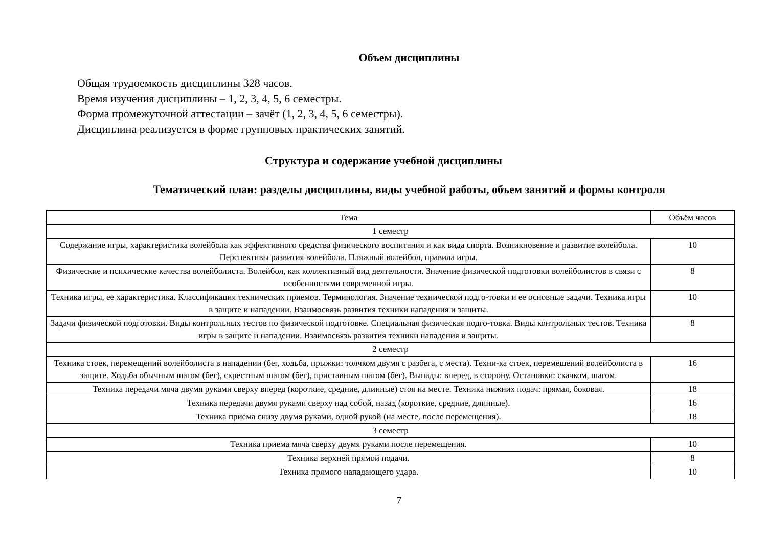Объем дисциплины
Общая трудоемкость дисциплины 328 часов.
Время изучения дисциплины – 1, 2, 3, 4, 5, 6 семестры.
Форма промежуточной аттестации – зачёт (1, 2, 3, 4, 5, 6 семестры).
Дисциплина реализуется в форме групповых практических занятий.
Структура и содержание учебной дисциплины
Тематический план: разделы дисциплины, виды учебной работы, объем занятий и формы контроля
| Тема | Объём часов |
| --- | --- |
| 1 семестр | |
| Содержание игры, характеристика волейбола как эффективного средства физического воспитания и как вида спорта. Возникновение и развитие волейбола. Перспективы развития волейбола. Пляжный волейбол, правила игры. | 10 |
| Физические и психические качества волейболиста. Волейбол, как коллективный вид деятельности. Значение физической подготовки волейболистов в связи с особенностями современной игры. | 8 |
| Техника игры, ее характеристика. Классификация технических приемов. Терминология. Значение технической подго-товки и ее основные задачи. Техника игры в защите и нападении. Взаимосвязь развития техники нападения и защиты. | 10 |
| Задачи физической подготовки. Виды контрольных тестов по физической подготовке. Специальная физическая подго-товка. Виды контрольных тестов. Техника игры в защите и нападении. Взаимосвязь развития техники нападения и защиты. | 8 |
| 2 семестр | |
| Техника стоек, перемещений волейболиста в нападении (бег, ходьба, прыжки: толчком двумя с разбега, с места). Техни-ка стоек, перемещений волейболиста в защите. Ходьба обычным шагом (бег), скрестным шагом (бег), приставным шагом (бег). Выпады: вперед, в сторону. Остановки: скачком, шагом. | 16 |
| Техника передачи мяча двумя руками сверху вперед (короткие, средние, длинные) стоя на месте. Техника нижних подач: прямая, боковая. | 18 |
| Техника передачи двумя руками сверху над собой, назад (короткие, средние, длинные). | 16 |
| Техника приема снизу двумя руками, одной рукой (на месте, после перемещения). | 18 |
| 3 семестр | |
| Техника приема мяча сверху двумя руками после перемещения. | 10 |
| Техника верхней прямой подачи. | 8 |
| Техника прямого нападающего удара. | 10 |
7